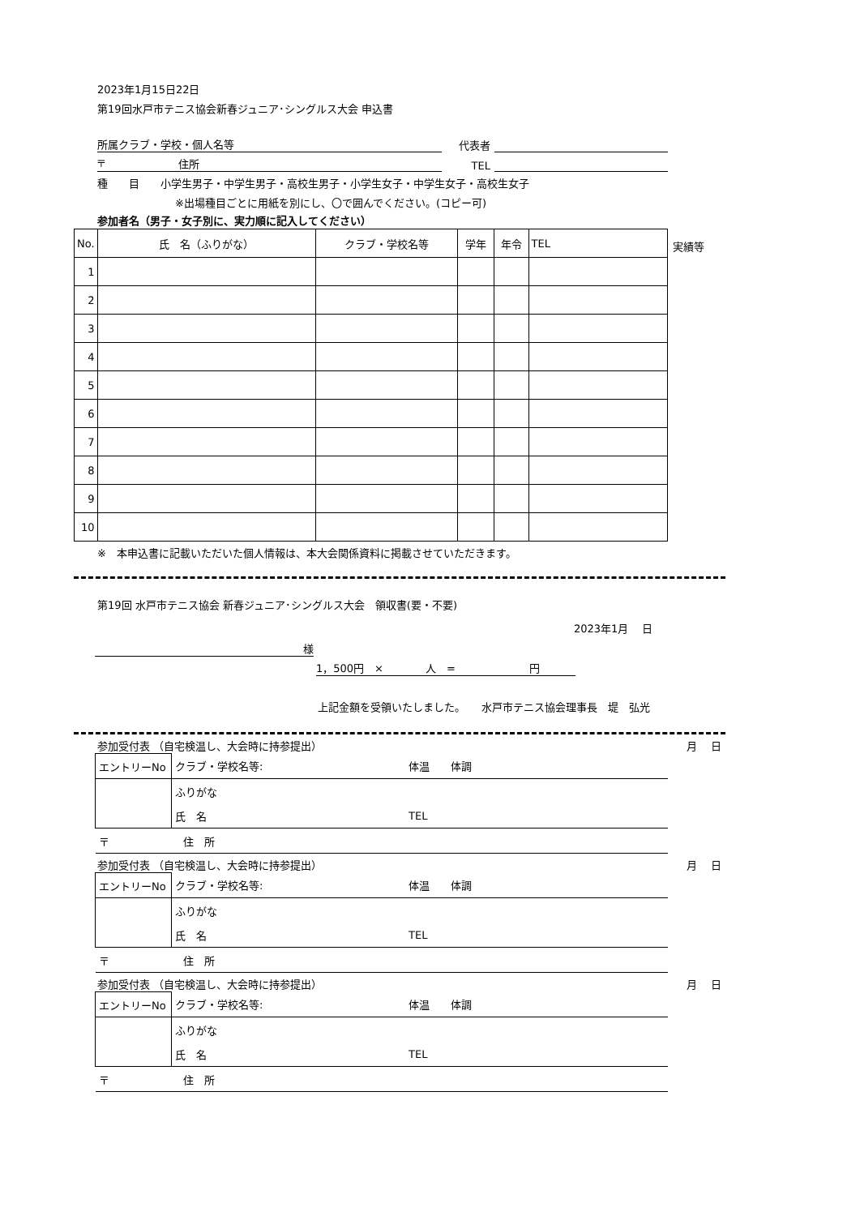2023年1月15日22日
第19回水戸市テニス協会新春ジュニア･シングルス大会 申込書
所属クラブ・学校・個人名等 代表者
〒 住所 TEL
種　　目　　小学生男子・中学生男子・高校生男子・小学生女子・中学生女子・高校生女子
※出場種目ごとに用紙を別にし、〇で囲んでください。(コピー可)
参加者名（男子・女子別に、実力順に記入してください）
| No. | 氏 名（ふりがな） | クラブ・学校名等 | 学年 | 年令 | TEL |
| --- | --- | --- | --- | --- | --- |
| 1 | | | | | |
| 2 | | | | | |
| 3 | | | | | |
| 4 | | | | | |
| 5 | | | | | |
| 6 | | | | | |
| 7 | | | | | |
| 8 | | | | | |
| 9 | | | | | |
| 10 | | | | | |
実績等
※　本申込書に記載いただいた個人情報は、本大会関係資料に掲載させていただきます。
第19回 水戸市テニス協会 新春ジュニア･シングルス大会　領収書(要・不要)
2023年1月　 日
様
1，500円　×　　　　人　=　　　　　　　円
上記金額を受領いたしました。　　水戸市テニス協会理事長　堤　弘光
参加受付表 （自宅検温し、大会時に持参提出） 月　 日
| エントリーNo | クラブ・学校名等: | 体温 体調 |
| | ふりがな | |
| | 氏 名 | TEL |
| 〒 住 所 | | |
参加受付表 （自宅検温し、大会時に持参提出） 月　 日
| エントリーNo | クラブ・学校名等: | 体温 体調 |
| | ふりがな | |
| | 氏 名 | TEL |
| 〒 住 所 | | |
参加受付表 （自宅検温し、大会時に持参提出） 月　 日
| エントリーNo | クラブ・学校名等: | 体温 体調 |
| | ふりがな | |
| | 氏 名 | TEL |
| 〒 住 所 | | |